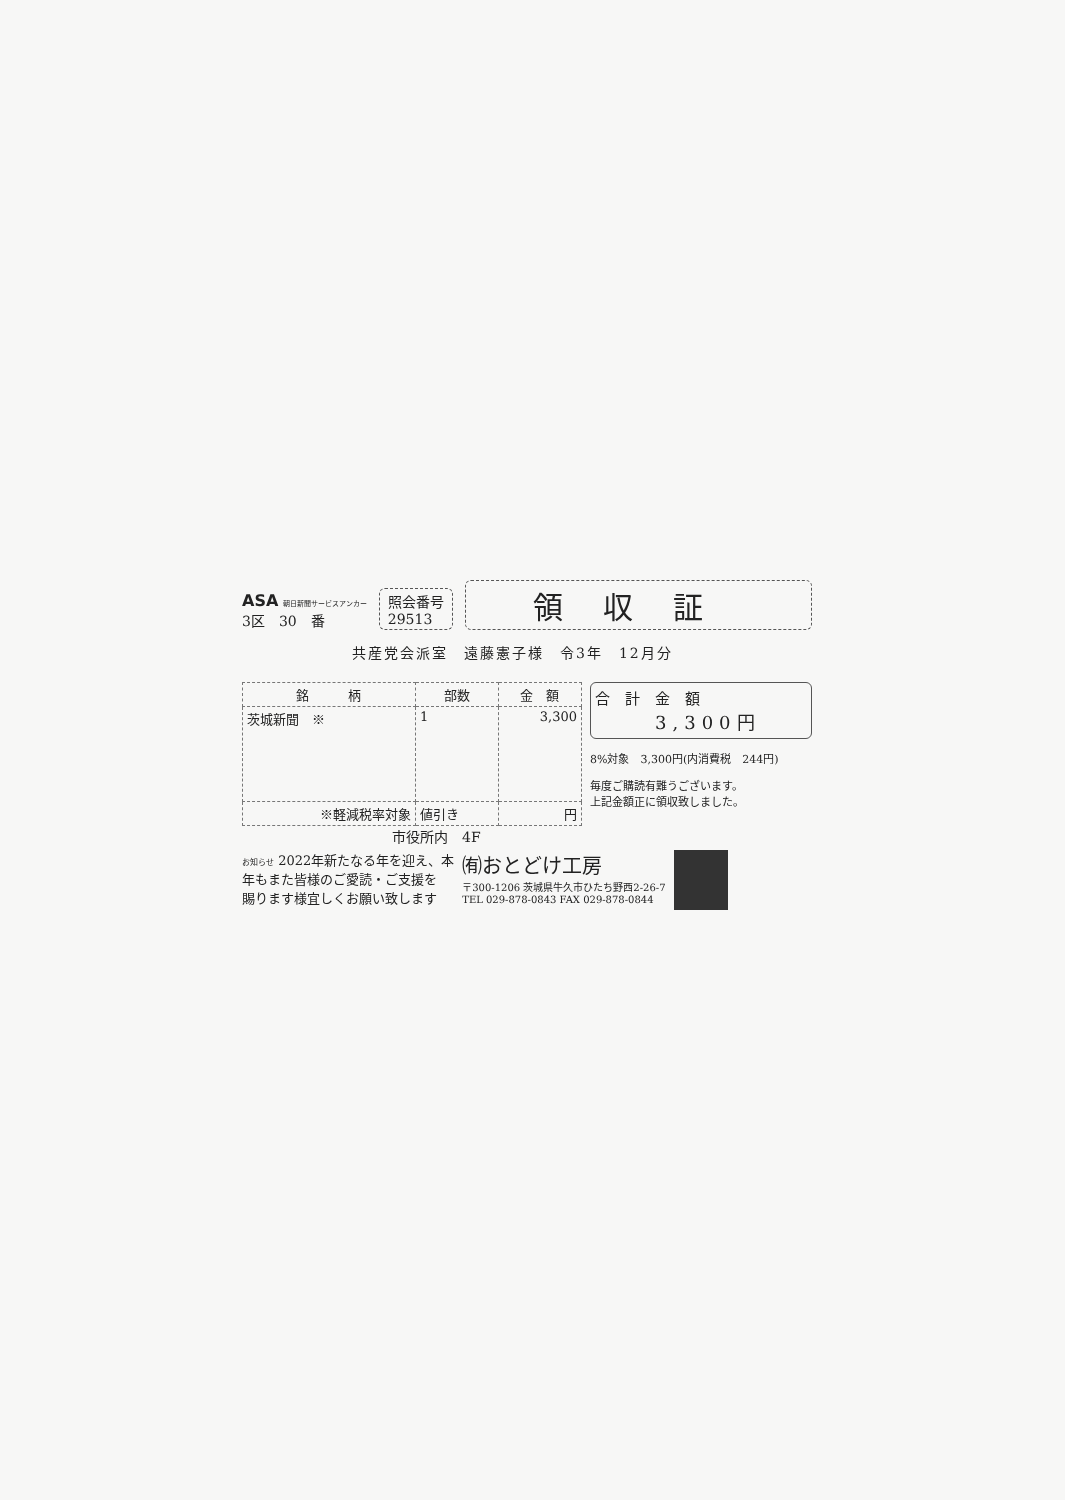ASA 朝日新聞サービスアンカー
3区　30　番
照会番号
29513
領収証
共産党会派室　遠藤憲子様　令3年　12月分
| 銘 柄 | 部数 | 金 額 |
| --- | --- | --- |
| 茨城新聞 ※ | 1 | 3,300 |
| ※軽減税率対象 | 値引き | 円 |
合　計　金　額
3,300円
8%対象　3,300円(内消費税　244円)
毎度ご購読有難うございます。
上記金額正に領収致しました。
市役所内　4F
お知らせ 2022年新たなる年を迎え、本
年もまた皆様のご愛読・ご支援を
賜ります様宜しくお願い致します
㈲おとどけ工房
〒300-1206 茨城県牛久市ひたち野西2-26-7
TEL 029-878-0843 FAX 029-878-0844